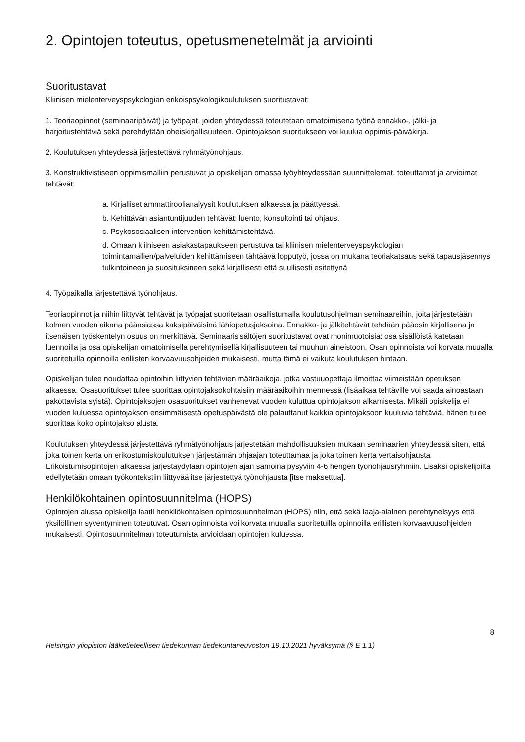2. Opintojen toteutus, opetusmenetelmät ja arviointi
Suoritustavat
Kliinisen mielenterveyspsykologian erikoispsykologikoulutuksen suoritustavat:
1. Teoriaopinnot (seminaaripäivät) ja työpajat, joiden yhteydessä toteutetaan omatoimisena työnä ennakko-, jälki- ja harjoitustehtäviä sekä perehdytään oheiskirjallisuuteen. Opintojakson suoritukseen voi kuulua oppimis-päiväkirja.
2. Koulutuksen yhteydessä järjestettävä ryhmätyönohjaus.
3. Konstruktivistiseen oppimismalliin perustuvat ja opiskelijan omassa työyhteydessään suunnittelemat, toteuttamat ja arvioimat tehtävät:
a. Kirjalliset ammattiroolianalyysit koulutuksen alkaessa ja päättyessä.
b. Kehittävän asiantuntijuuden tehtävät: luento, konsultointi tai ohjaus.
c. Psykososiaalisen intervention kehittämistehtävä.
d. Omaan kliiniseen asiakastapaukseen perustuva tai kliinisen mielenterveyspsykologian toimintamallien/palveluiden kehittämiseen tähtäävä lopputyö, jossa on mukana teoriakatsaus sekä tapausjäsennys tulkintoineen ja suosituksineen sekä kirjallisesti että suullisesti esitettynä
4. Työpaikalla järjestettävä työnohjaus.
Teoriaopinnot ja niihin liittyvät tehtävät ja työpajat suoritetaan osallistumalla koulutusohjelman seminaareihin, joita järjestetään kolmen vuoden aikana pääasiassa kaksipäiväisinä lähiopetusjaksoina. Ennakko- ja jälkitehtävät tehdään pääosin kirjallisena ja itsenäisen työskentelyn osuus on merkittävä. Seminaarisisältöjen suoritustavat ovat monimuotoisia: osa sisällöistä katetaan luennoilla ja osa opiskelijan omatoimisella perehtymisellä kirjallisuuteen tai muuhun aineistoon. Osan opinnoista voi korvata muualla suoritetuilla opinnoilla erillisten korvaavuusohjeiden mukaisesti, mutta tämä ei vaikuta koulutuksen hintaan.
Opiskelijan tulee noudattaa opintoihin liittyvien tehtävien määräaikoja, jotka vastuuopettaja ilmoittaa viimeistään opetuksen alkaessa. Osasuoritukset tulee suorittaa opintojaksokohtaisiin määräaikoihin mennessä (lisäaikaa tehtäville voi saada ainoastaan pakottavista syistä). Opintojaksojen osasuoritukset vanhenevat vuoden kuluttua opintojakson alkamisesta. Mikäli opiskelija ei vuoden kuluessa opintojakson ensimmäisestä opetuspäivästä ole palauttanut kaikkia opintojaksoon kuuluvia tehtäviä, hänen tulee suorittaa koko opintojakso alusta.
Koulutuksen yhteydessä järjestettävä ryhmätyönohjaus järjestetään mahdollisuuksien mukaan seminaarien yhteydessä siten, että joka toinen kerta on erikostumiskoulutuksen järjestämän ohjaajan toteuttamaa ja joka toinen kerta vertaisohjausta. Erikoistumisopintojen alkaessa järjestäydytään opintojen ajan samoina pysyviin 4-6 hengen työnohjausryhmiin. Lisäksi opiskelijoilta edellytetään omaan työkontekstiin liittyvää itse järjestettyä työnohjausta [itse maksettua].
Henkilökohtainen opintosuunnitelma (HOPS)
Opintojen alussa opiskelija laatii henkilökohtaisen opintosuunnitelman (HOPS) niin, että sekä laaja-alainen perehtyneisyys että yksilöllinen syventyminen toteutuvat. Osan opinnoista voi korvata muualla suoritetuilla opinnoilla erillisten korvaavuusohjeiden mukaisesti. Opintosuunnitelman toteutumista arvioidaan opintojen kuluessa.
8
Helsingin yliopiston lääketieteellisen tiedekunnan tiedekuntaneuvoston 19.10.2021 hyväksymä (§ E 1.1)